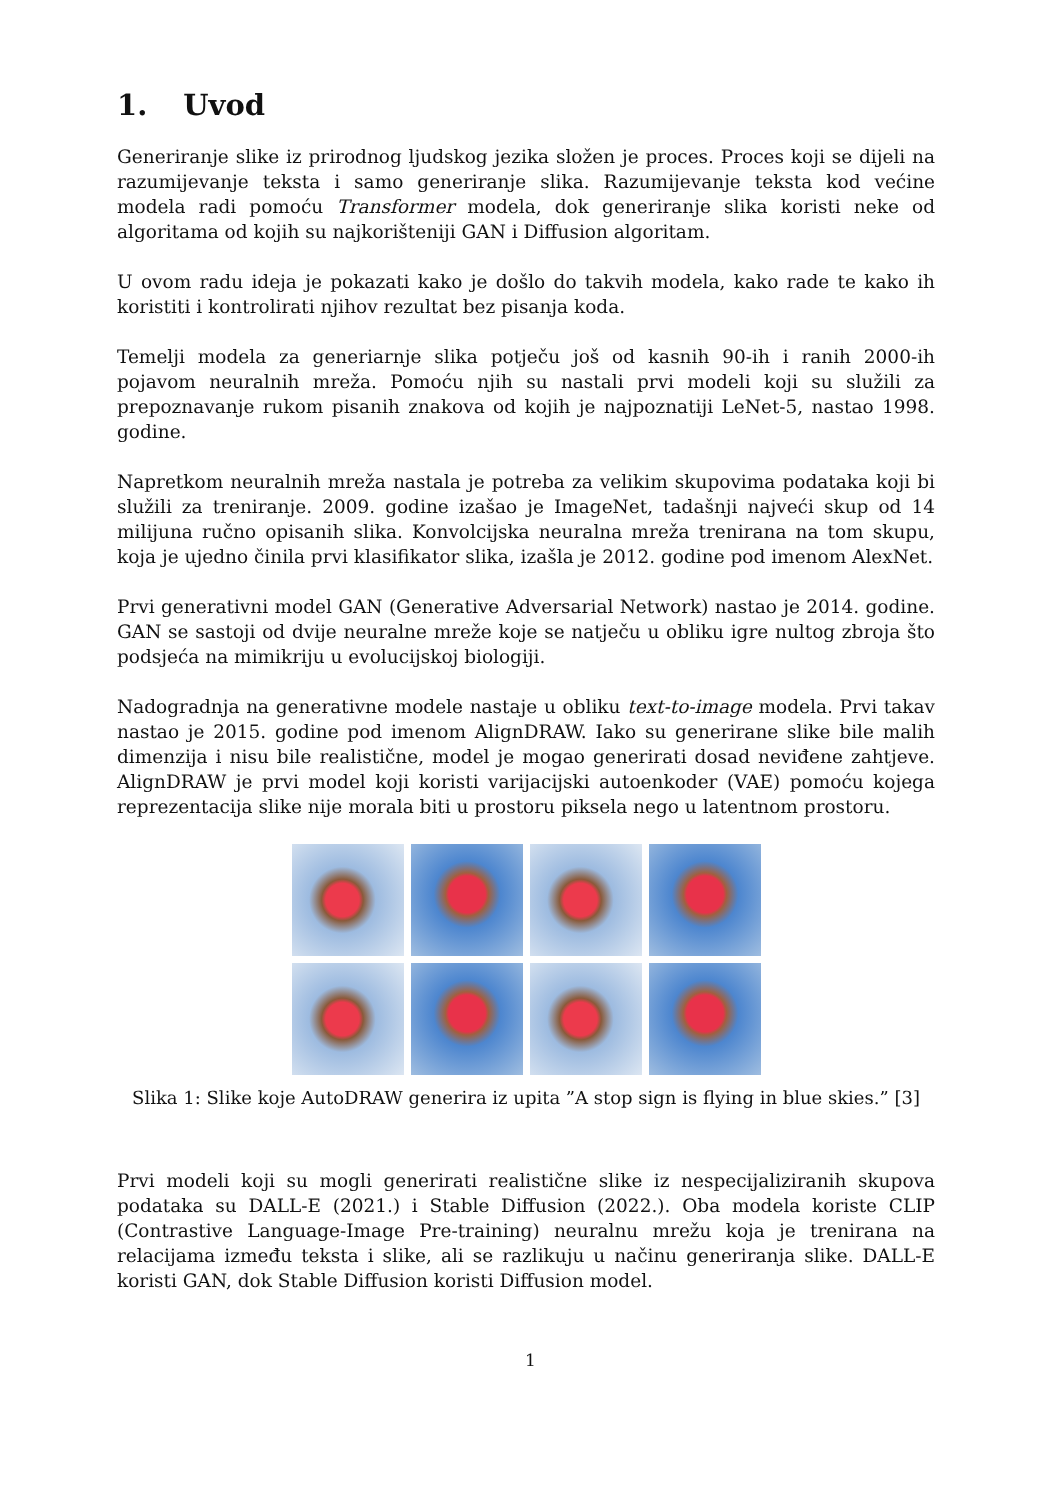1. Uvod
Generiranje slike iz prirodnog ljudskog jezika složen je proces. Proces koji se dijeli na razumijevanje teksta i samo generiranje slika. Razumijevanje teksta kod većine modela radi pomoću Transformer modela, dok generiranje slika koristi neke od algoritama od kojih su najkorišteniji GAN i Diffusion algoritam.
U ovom radu ideja je pokazati kako je došlo do takvih modela, kako rade te kako ih koristiti i kontrolirati njihov rezultat bez pisanja koda.
Temelji modela za generiarnje slika potječu još od kasnih 90-ih i ranih 2000-ih pojavom neuralnih mreža. Pomoću njih su nastali prvi modeli koji su služili za prepoznavanje rukom pisanih znakova od kojih je najpoznatiji LeNet-5, nastao 1998. godine.
Napretkom neuralnih mreža nastala je potreba za velikim skupovima podataka koji bi služili za treniranje. 2009. godine izašao je ImageNet, tadašnji najveći skup od 14 milijuna ručno opisanih slika. Konvolcijska neuralna mreža trenirana na tom skupu, koja je ujedno činila prvi klasifikator slika, izašla je 2012. godine pod imenom AlexNet.
Prvi generativni model GAN (Generative Adversarial Network) nastao je 2014. godine. GAN se sastoji od dvije neuralne mreže koje se natječu u obliku igre nultog zbroja što podsjeća na mimikriju u evolucijskoj biologiji.
Nadogradnja na generativne modele nastaje u obliku text-to-image modela. Prvi takav nastao je 2015. godine pod imenom AlignDRAW. Iako su generirane slike bile malih dimenzija i nisu bile realistične, model je mogao generirati dosad neviđene zahtjeve. AlignDRAW je prvi model koji koristi varijacijski autoenkoder (VAE) pomoću kojega reprezentacija slike nije morala biti u prostoru piksela nego u latentnom prostoru.
Slika 1: Slike koje AutoDRAW generira iz upita ”A stop sign is flying in blue skies.” [3]
Prvi modeli koji su mogli generirati realistične slike iz nespecijaliziranih skupova podataka su DALL-E (2021.) i Stable Diffusion (2022.). Oba modela koriste CLIP (Contrastive Language-Image Pre-training) neuralnu mrežu koja je trenirana na relacijama između teksta i slike, ali se razlikuju u načinu generiranja slike. DALL-E koristi GAN, dok Stable Diffusion koristi Diffusion model.
1